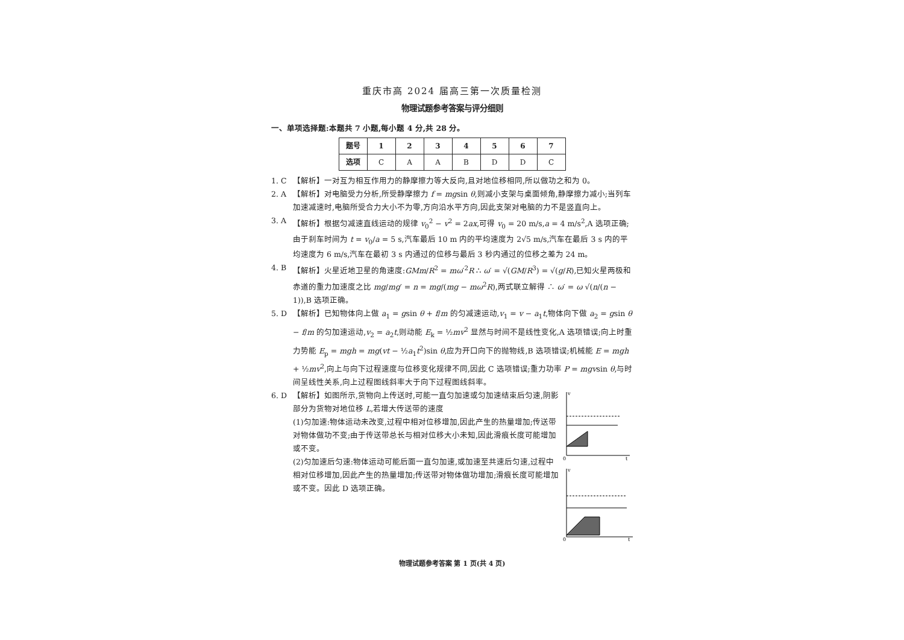重庆市高 2024 届高三第一次质量检测
物理试题参考答案与评分细则
一、单项选择题:本题共 7 小题,每小题 4 分,共 28 分。
| 题号 | 1 | 2 | 3 | 4 | 5 | 6 | 7 |
| --- | --- | --- | --- | --- | --- | --- | --- |
| 选项 | C | A | A | B | D | D | C |
1. C 【解析】一对互为相互作用力的静摩擦力等大反向,且对地位移相同,所以做功之和为 0。
2. A 【解析】对电脑受力分析,所受静摩擦力 f = mgsin θ,则减小支架与桌面倾角,静摩擦力减小;当列车加速减速时,电脑所受合力大小不为零,方向沿水平方向,因此支架对电脑的力不是竖直向上。
3. A 【解析】根据匀减速直线运动的规律 v<sub>0</sub><sup>2</sup> − v<sup>2</sup> = 2ax,可得 v<sub>0</sub> = 20 m/s,a = 4 m/s<sup>2</sup>,A 选项正确;由于刹车时间为 t = v<sub>0</sub>/a = 5 s,汽车最后 10 m 内的平均速度为 2√5 m/s,汽车在最后 3 s 内的平均速度为 6 m/s,汽车在最初 3 s 内通过的位移与最后 3 秒内通过的位移之差为 24 m。
4. B 【解析】火星近地卫星的角速度:GMm/R<sup>2</sup> = mω′<sup>2</sup>R ∴ ω′ = √(GM/R<sup>3</sup>) = √(g/R),已知火星两极和赤道的重力加速度之比 mg/mg′ = n = mg/(mg − mω<sup>2</sup>R),两式联立解得 ∴ ω′ = ω √(n/(n − 1)),B 选项正确。
5. D 【解析】已知物体向上做 a<sub>1</sub> = gsin θ + f/m 的匀减速运动,v<sub>1</sub> = v − a<sub>1</sub>t,物体向下做 a<sub>2</sub> = gsin θ − f/m 的匀加速运动,v<sub>2</sub> = a<sub>2</sub>t,则动能 E<sub>k</sub> = ½mv<sup>2</sup> 显然与时间不是线性变化,A 选项错误;向上时重力势能 E<sub>p</sub> = mgh = mg(vt − ½a<sub>1</sub>t<sup>2</sup>)sin θ,应为开口向下的抛物线,B 选项错误;机械能 E = mgh + ½mv<sup>2</sup>,向上与向下过程速度与位移变化规律不同,因此 C 选项错误;重力功率 P = mgvsin θ,与时间呈线性关系,向上过程图线斜率大于向下过程图线斜率。
6. D 【解析】如图所示,货物向上传送时,可能一直匀加速或匀加速结束后匀速,阴影部分为货物对地位移 L,若增大传送带的速度
(1)匀加速:物体运动未改变,过程中相对位移增加,因此产生的热量增加;传送带对物体做功不变;由于传送带总长与相对位移大小未知,因此滑痕长度可能增加或不变。
(2)匀加速后匀速:物体运动可能后面一直匀加速,或加速至共速后匀速,过程中相对位移增加,因此产生的热量增加;传送带对物体做功增加;滑痕长度可能增加或不变。因此 D 选项正确。
v
0
t
v
0
t
物理试题参考答案 第 1 页(共 4 页)